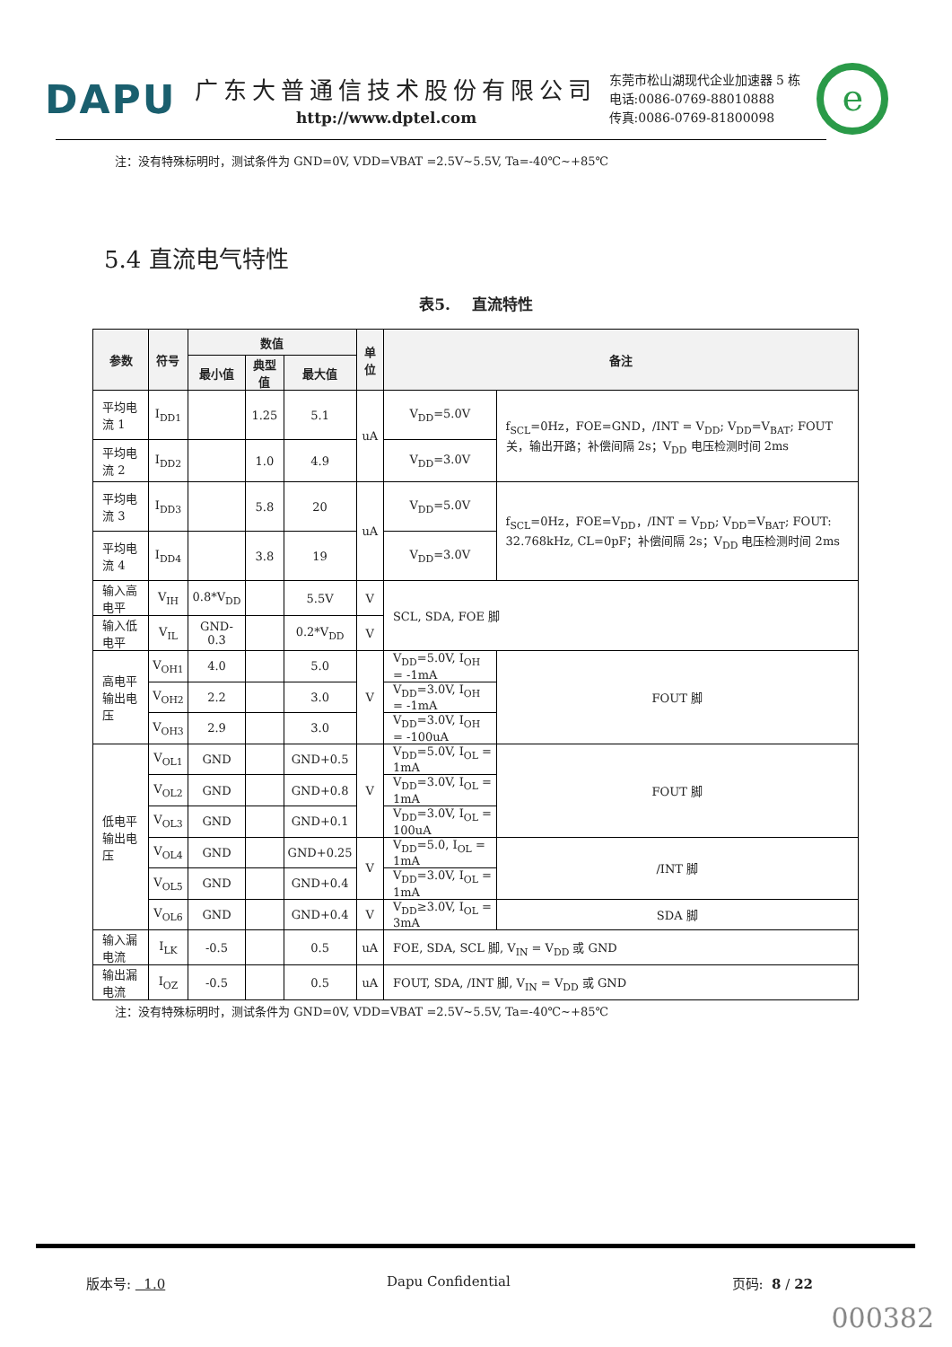DAPU
广东大普通信技术股份有限公司
http://www.dptel.com
东莞市松山湖现代企业加速器 5 栋
电话:0086-0769-88010888
传真:0086-0769-81800098
e
注：没有特殊标明时，测试条件为 GND=0V, VDD=VBAT =2.5V~5.5V, Ta=-40℃~+85℃
5.4 直流电气特性
表5. 直流特性
| 参数 | 符号 | 数值 | | | 单位 | 备注 | | |
| --- | --- | --- | --- | --- | --- | --- | --- | --- |
| | | 最小值 | 典型值 | 最大值 | | | | |
| 平均电流 1 | I<sub>DD1</sub> | | 1.25 | 5.1 | uA | V<sub>DD</sub>=5.0V | f<sub>SCL</sub>=0Hz，FOE=GND，/INT = V<sub>DD</sub>; V<sub>DD</sub>=V<sub>BAT</sub>; FOUT 关，输出开路；补偿间隔 2s；V<sub>DD</sub> 电压检测时间 2ms | |
| 平均电流 2 | I<sub>DD2</sub> | | 1.0 | 4.9 | | V<sub>DD</sub>=3.0V | | |
| 平均电流 3 | I<sub>DD3</sub> | | 5.8 | 20 | uA | V<sub>DD</sub>=5.0V | f<sub>SCL</sub>=0Hz，FOE=V<sub>DD</sub>，/INT = V<sub>DD</sub>; V<sub>DD</sub>=V<sub>BAT</sub>; FOUT: 32.768kHz, CL=0pF；补偿间隔 2s；V<sub>DD</sub> 电压检测时间 2ms | |
| 平均电流 4 | I<sub>DD4</sub> | | 3.8 | 19 | | V<sub>DD</sub>=3.0V | | |
| 输入高电平 | V<sub>IH</sub> | 0.8*V<sub>DD</sub> | | 5.5V | V | SCL, SDA, FOE 脚 | | |
| 输入低电平 | V<sub>IL</sub> | GND-0.3 | | 0.2*V<sub>DD</sub> | V | | | |
| 高电平输出电压 | V<sub>OH1</sub> | 4.0 | | 5.0 | V | V<sub>DD</sub>=5.0V, I<sub>OH</sub> = -1mA | | FOUT 脚 |
| | V<sub>OH2</sub> | 2.2 | | 3.0 | | V<sub>DD</sub>=3.0V, I<sub>OH</sub> = -1mA | | |
| | V<sub>OH3</sub> | 2.9 | | 3.0 | | V<sub>DD</sub>=3.0V, I<sub>OH</sub> = -100uA | | |
| 低电平输出电压 | V<sub>OL1</sub> | GND | | GND+0.5 | V | V<sub>DD</sub>=5.0V, I<sub>OL</sub> = 1mA | | FOUT 脚 |
| | V<sub>OL2</sub> | GND | | GND+0.8 | | V<sub>DD</sub>=3.0V, I<sub>OL</sub> = 1mA | | |
| | V<sub>OL3</sub> | GND | | GND+0.1 | | V<sub>DD</sub>=3.0V, I<sub>OL</sub> = 100uA | | |
| | V<sub>OL4</sub> | GND | | GND+0.25 | V | V<sub>DD</sub>=5.0, I<sub>OL</sub> = 1mA | | /INT 脚 |
| | V<sub>OL5</sub> | GND | | GND+0.4 | | V<sub>DD</sub>=3.0V, I<sub>OL</sub> = 1mA | | |
| | V<sub>OL6</sub> | GND | | GND+0.4 | V | V<sub>DD</sub>≥3.0V, I<sub>OL</sub> = 3mA | | SDA 脚 |
| 输入漏电流 | I<sub>LK</sub> | -0.5 | | 0.5 | uA | FOE, SDA, SCL 脚, V<sub>IN</sub> = V<sub>DD</sub> 或 GND | | |
| 输出漏电流 | I<sub>OZ</sub> | -0.5 | | 0.5 | uA | FOUT, SDA, /INT 脚, V<sub>IN</sub> = V<sub>DD</sub> 或 GND | | |
注：没有特殊标明时，测试条件为 GND=0V, VDD=VBAT =2.5V~5.5V, Ta=-40℃~+85℃
版本号: 1.0 Dapu Confidential 页码: 8 / 22
000382